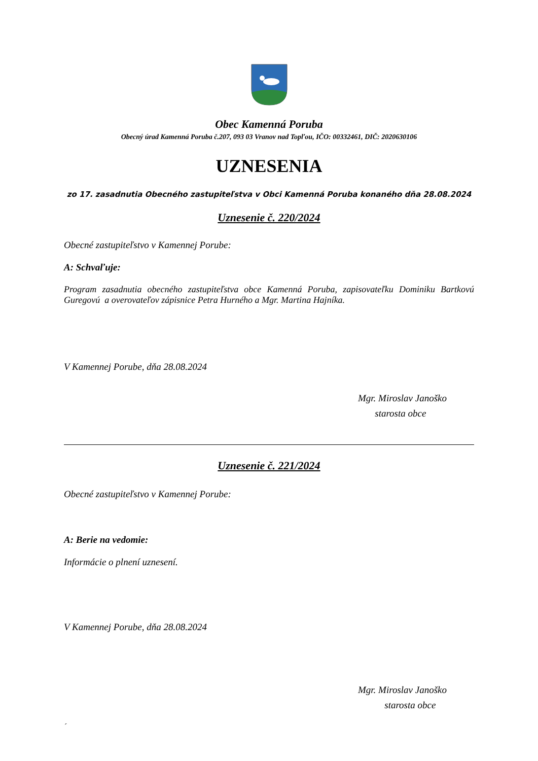Obec Kamenná Poruba
Obecný úrad Kamenná Poruba č.207, 093 03 Vranov nad Topľou, IČO: 00332461, DIČ: 2020630106
UZNESENIA
zo 17. zasadnutia Obecného zastupiteľstva v Obci Kamenná Poruba konaného dňa 28.08.2024
Uznesenie č. 220/2024
Obecné zastupiteľstvo v Kamennej Porube:
A: Schvaľuje:
Program zasadnutia obecného zastupiteľstva obce Kamenná Poruba, zapisovateľku Dominiku Bartkovú Guregovú a overovateľov zápisnice Petra Hurného a Mgr. Martina Hajníka.
V Kamennej Porube, dňa 28.08.2024
Mgr. Miroslav Janoško
starosta obce
Uznesenie č. 221/2024
Obecné zastupiteľstvo v Kamennej Porube:
A: Berie na vedomie:
Informácie o plnení uznesení.
V Kamennej Porube, dňa 28.08.2024
Mgr. Miroslav Janoško
starosta obce
´